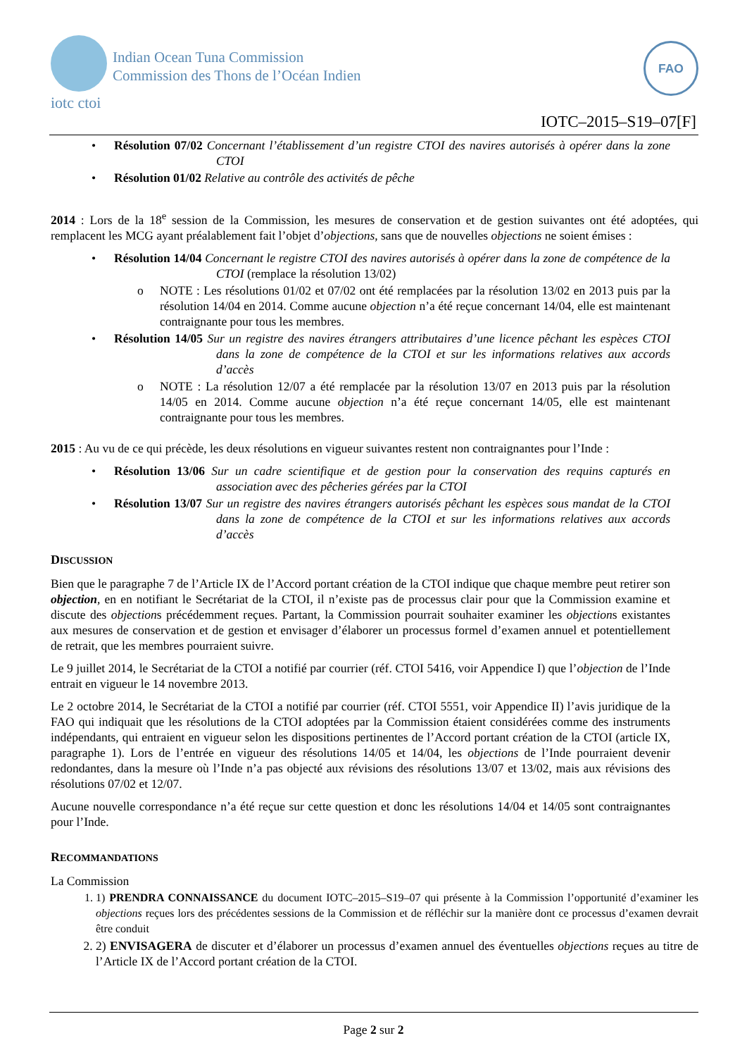Indian Ocean Tuna Commission
Commission des Thons de l’Océan Indien
iotc ctoi
FAO
IOTC–2015–S19–07[F]
•
Résolution 07/02 Concernant l’établissement d’un registre CTOI des navires autorisés à opérer dans la zone CTOI
•
Résolution 01/02 Relative au contrôle des activités de pêche
2014 : Lors de la 18<sup>e</sup> session de la Commission, les mesures de conservation et de gestion suivantes ont été adoptées, qui remplacent les MCG ayant préalablement fait l’objet d’objections, sans que de nouvelles objections ne soient émises :
•
Résolution 14/04 Concernant le registre CTOI des navires autorisés à opérer dans la zone de compétence de la CTOI (remplace la résolution 13/02)
o NOTE : Les résolutions 01/02 et 07/02 ont été remplacées par la résolution 13/02 en 2013 puis par la résolution 14/04 en 2014. Comme aucune objection n’a été reçue concernant 14/04, elle est maintenant contraignante pour tous les membres.
•
Résolution 14/05 Sur un registre des navires étrangers attributaires d’une licence pêchant les espèces CTOI dans la zone de compétence de la CTOI et sur les informations relatives aux accords d’accès
o NOTE : La résolution 12/07 a été remplacée par la résolution 13/07 en 2013 puis par la résolution 14/05 en 2014. Comme aucune objection n’a été reçue concernant 14/05, elle est maintenant contraignante pour tous les membres.
2015 : Au vu de ce qui précède, les deux résolutions en vigueur suivantes restent non contraignantes pour l’Inde :
•
Résolution 13/06 Sur un cadre scientifique et de gestion pour la conservation des requins capturés en association avec des pêcheries gérées par la CTOI
•
Résolution 13/07 Sur un registre des navires étrangers autorisés pêchant les espèces sous mandat de la CTOI dans la zone de compétence de la CTOI et sur les informations relatives aux accords d’accès
DISCUSSION
Bien que le paragraphe 7 de l’Article IX de l’Accord portant création de la CTOI indique que chaque membre peut retirer son objection, en en notifiant le Secrétariat de la CTOI, il n’existe pas de processus clair pour que la Commission examine et discute des objections précédemment reçues. Partant, la Commission pourrait souhaiter examiner les objections existantes aux mesures de conservation et de gestion et envisager d’élaborer un processus formel d’examen annuel et potentiellement de retrait, que les membres pourraient suivre.
Le 9 juillet 2014, le Secrétariat de la CTOI a notifié par courrier (réf. CTOI 5416, voir Appendice I) que l’objection de l’Inde entrait en vigueur le 14 novembre 2013.
Le 2 octobre 2014, le Secrétariat de la CTOI a notifié par courrier (réf. CTOI 5551, voir Appendice II) l’avis juridique de la FAO qui indiquait que les résolutions de la CTOI adoptées par la Commission étaient considérées comme des instruments indépendants, qui entraient en vigueur selon les dispositions pertinentes de l’Accord portant création de la CTOI (article IX, paragraphe 1). Lors de l’entrée en vigueur des résolutions 14/05 et 14/04, les objections de l’Inde pourraient devenir redondantes, dans la mesure où l’Inde n’a pas objecté aux révisions des résolutions 13/07 et 13/02, mais aux révisions des résolutions 07/02 et 12/07.
Aucune nouvelle correspondance n’a été reçue sur cette question et donc les résolutions 14/04 et 14/05 sont contraignantes pour l’Inde.
RECOMMANDATIONS
La Commission
1. 1) PRENDRA CONNAISSANCE du document IOTC–2015–S19–07 qui présente à la Commission l’opportunité d’examiner les objections reçues lors des précédentes sessions de la Commission et de réfléchir sur la manière dont ce processus d’examen devrait être conduit
2. 2) ENVISAGERA de discuter et d’élaborer un processus d’examen annuel des éventuelles objections reçues au titre de l’Article IX de l’Accord portant création de la CTOI.
Page 2 sur 2